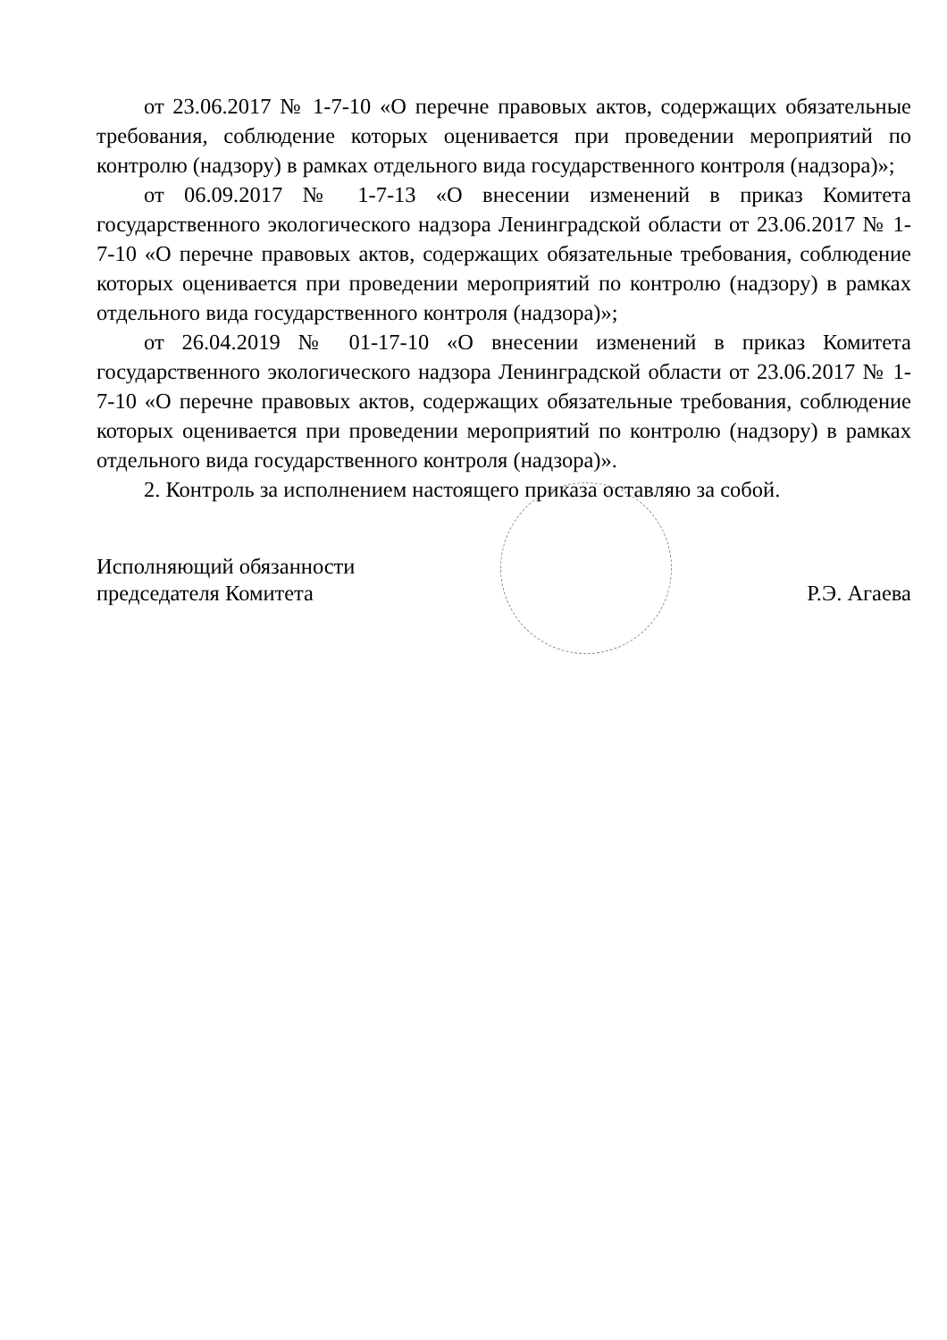от 23.06.2017 № 1-7-10 «О перечне правовых актов, содержащих обязательные требования, соблюдение которых оценивается при проведении мероприятий по контролю (надзору) в рамках отдельного вида государственного контроля (надзора)»;
от 06.09.2017 № 1-7-13 «О внесении изменений в приказ Комитета государственного экологического надзора Ленинградской области от 23.06.2017 № 1-7-10 «О перечне правовых актов, содержащих обязательные требования, соблюдение которых оценивается при проведении мероприятий по контролю (надзору) в рамках отдельного вида государственного контроля (надзора)»;
от 26.04.2019 № 01-17-10 «О внесении изменений в приказ Комитета государственного экологического надзора Ленинградской области от 23.06.2017 № 1-7-10 «О перечне правовых актов, содержащих обязательные требования, соблюдение которых оценивается при проведении мероприятий по контролю (надзору) в рамках отдельного вида государственного контроля (надзора)».
2. Контроль за исполнением настоящего приказа оставляю за собой.
Исполняющий обязанности
председателя Комитета
Р.Э. Агаева